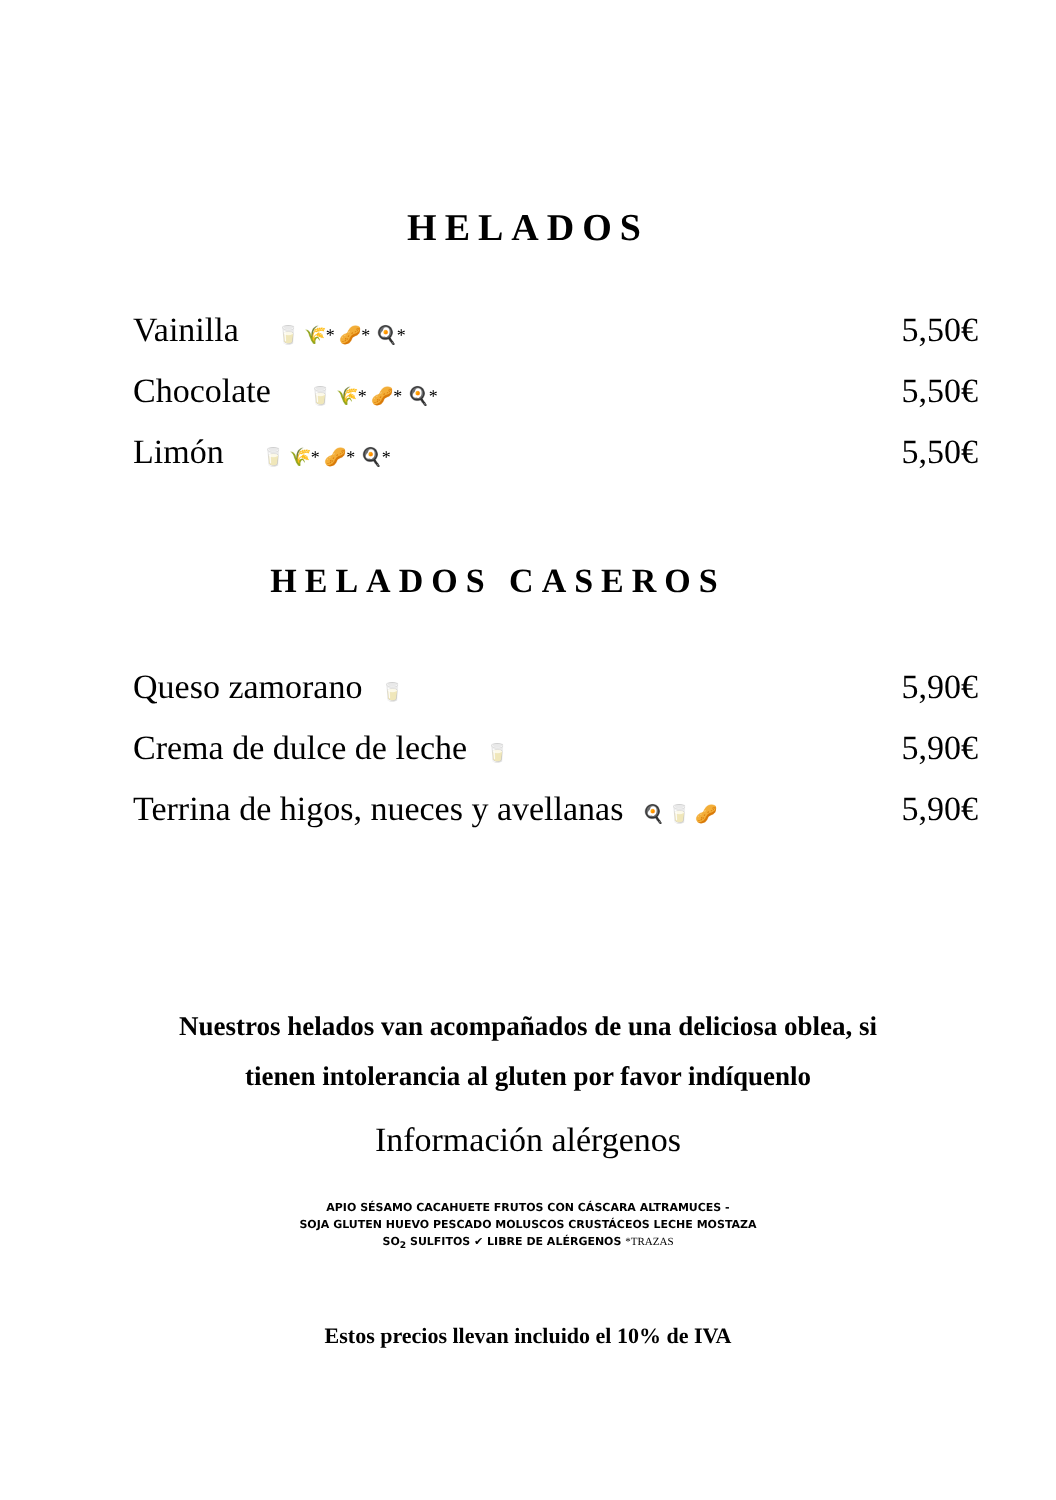HELADOS
Vainilla 🥛 🌾* 🥜* 🍳* 5,50€
Chocolate 🥛 🌾* 🥜* 🍳* 5,50€
Limón 🥛 🌾* 🥜* 🍳* 5,50€
HELADOS CASEROS
Queso zamorano 🥛 5,90€
Crema de dulce de leche 🥛 5,90€
Terrina de higos, nueces y avellanas 🍳 🥛 🥜 5,90€
Nuestros helados van acompañados de una deliciosa oblea, si
tienen intolerancia al gluten por favor indíquenlo
Información alérgenos
APIO SÉSAMO CACAHUETE FRUTOS CON CÁSCARA ALTRAMUCES -
SOJA GLUTEN HUEVO PESCADO MOLUSCOS CRUSTÁCEOS LECHE MOSTAZA
SO<sub>2</sub> SULFITOS ✔ LIBRE DE ALÉRGENOS *TRAZAS
Estos precios llevan incluido el 10% de IVA